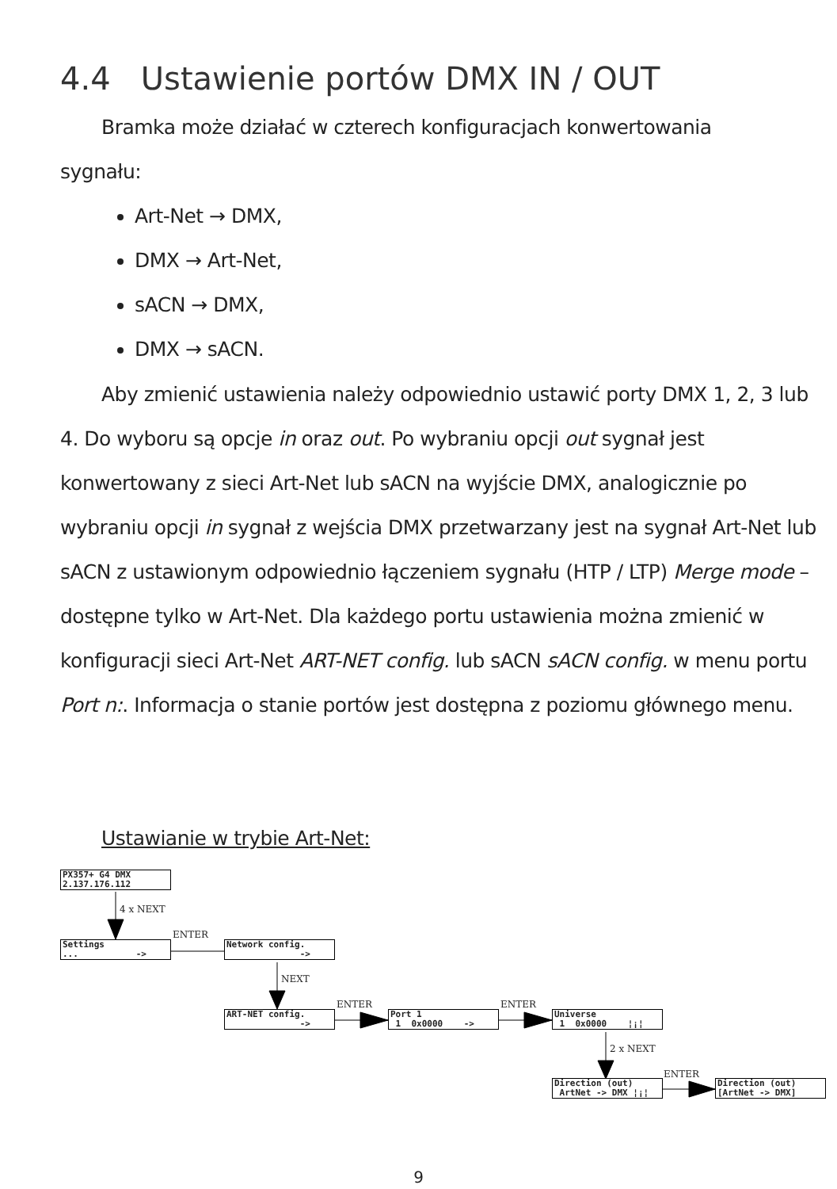4.4 Ustawienie portów DMX IN / OUT
Bramka może działać w czterech konfiguracjach konwertowania sygnału:
Art-Net → DMX,
DMX → Art-Net,
sACN → DMX,
DMX → sACN.
Aby zmienić ustawienia należy odpowiednio ustawić porty DMX 1, 2, 3 lub 4. Do wyboru są opcje in oraz out. Po wybraniu opcji out sygnał jest konwertowany z sieci Art-Net lub sACN na wyjście DMX, analogicznie po wybraniu opcji in sygnał z wejścia DMX przetwarzany jest na sygnał Art-Net lub sACN z ustawionym odpowiednio łączeniem sygnału (HTP / LTP) Merge mode – dostępne tylko w Art-Net. Dla każdego portu ustawienia można zmienić w konfiguracji sieci Art-Net ART-NET config. lub sACN sACN config. w menu portu Port n:. Informacja o stanie portów jest dostępna z poziomu głównego menu.
Ustawianie w trybie Art-Net:
PX357+ G4 DMX 2.137.176.112
4 x NEXT
Settings ... ->
ENTER
Network config. ->
NEXT
ART-NET config. ->
ENTER
Port 1 1 0x0000 ->
ENTER
Universe 1 0x0000 ¦¡¦
2 x NEXT
Direction (out) ArtNet -> DMX ¦¡¦
ENTER
Direction (out) [ArtNet -> DMX]
9